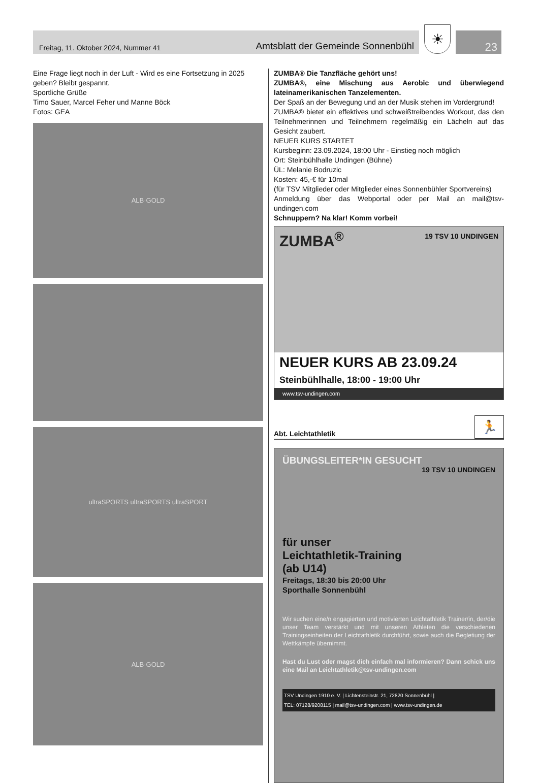Freitag, 11. Oktober 2024, Nummer 41 Amtsblatt der Gemeinde Sonnenbühl
☀
23
Eine Frage liegt noch in der Luft - Wird es eine Fortsetzung in 2025 geben? Bleibt gespannt.
Sportliche Grüße
Timo Sauer, Marcel Feher und Manne Böck
Fotos: GEA
ALB·GOLD
ultraSPORTS ultraSPORTS ultraSPORT
ALB·GOLD
ZUMBA® Die Tanzfläche gehört uns!
ZUMBA®, eine Mischung aus Aerobic und überwiegend lateinamerikanischen Tanzelementen.
Der Spaß an der Bewegung und an der Musik stehen im Vordergrund!
ZUMBA® bietet ein effektives und schweißtreibendes Workout, das den Teilnehmerinnen und Teilnehmern regelmäßig ein Lächeln auf das Gesicht zaubert.
NEUER KURS STARTET
Kursbeginn: 23.09.2024, 18:00 Uhr - Einstieg noch möglich
Ort: Steinbühlhalle Undingen (Bühne)
ÜL: Melanie Bodruzic
Kosten: 45,-€ für 10mal
(für TSV Mitglieder oder Mitglieder eines Sonnenbühler Sportvereins)
Anmeldung über das Webportal oder per Mail an mail@tsv-undingen.com
Schnuppern? Na klar! Komm vorbei!
ZUMBA<sup>®</sup>
19 TSV 10 UNDINGEN
NEUER KURS AB 23.09.24
Steinbühlhalle, 18:00 - 19:00 Uhr
www.tsv-undingen.com
Abt. Leichtathletik 🏃
ÜBUNGSLEITER*IN GESUCHT
19 TSV 10 UNDINGEN
für unser
Leichtathletik-Training
(ab U14)
Freitags, 18:30 bis 20:00 Uhr
Sporthalle Sonnenbühl
Wir suchen eine/n engagierten und motivierten Leichtathletik Trainer/in, der/die unser Team verstärkt und mit unseren Athleten die verschiedenen Trainingseinheiten der Leichtathletik durchführt, sowie auch die Begletiung der Wettkämpfe übernimmt.
Hast du Lust oder magst dich einfach mal informieren? Dann schick uns eine Mail an Leichtathletik@tsv-undingen.com
TSV Undingen 1910 e. V. | Lichtensteinstr. 21, 72820 Sonnenbühl |
TEL: 07128/9208115 | mail@tsv-undingen.com | www.tsv-undingen.de